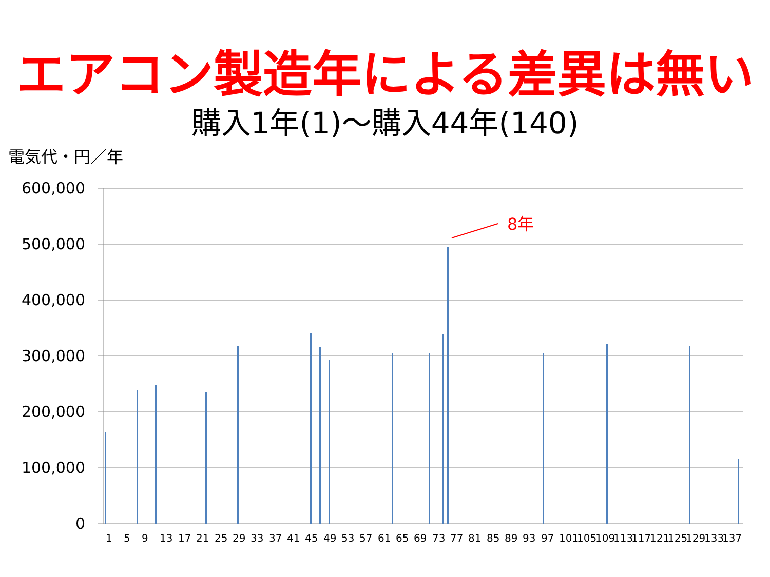エアコン製造年による差異は無い
購入1年(1)～購入44年(140)
電気代・円／年
600,000
500,000
400,000
300,000
200,000
100,000
0
8年
1
5
9
13
17
21
25
29
33
37
41
45
49
53
57
61
65
69
73
77
81
85
89
93
97
101
105
109
113
117
121
125
129
133
137